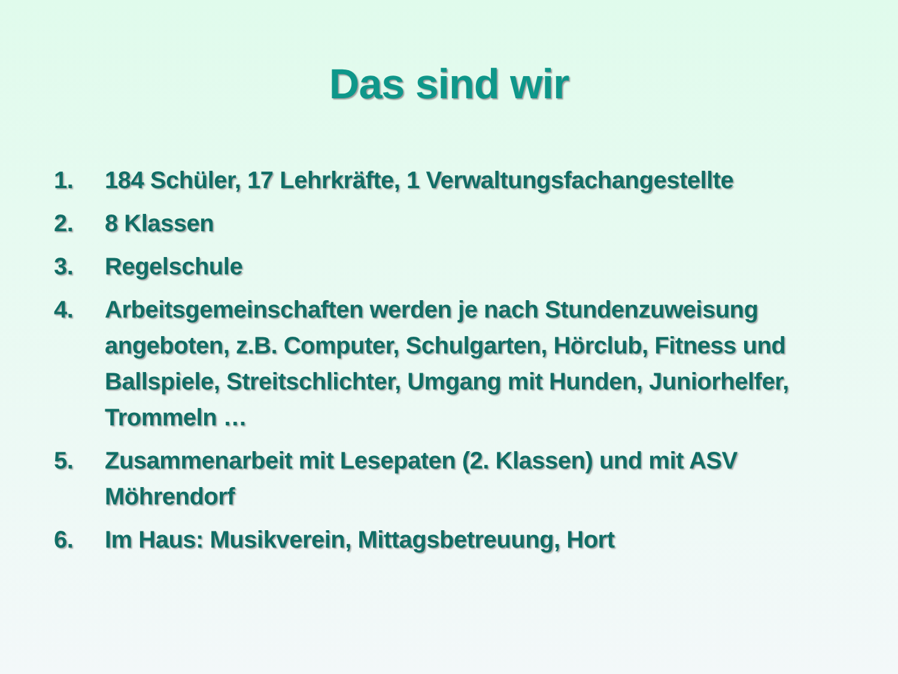Das sind wir
1. 184 Schüler, 17 Lehrkräfte, 1 Verwaltungsfachangestellte
2. 8 Klassen
3. Regelschule
4. Arbeitsgemeinschaften werden je nach Stundenzuweisung angeboten, z.B. Computer, Schulgarten, Hörclub, Fitness und Ballspiele, Streitschlichter, Umgang mit Hunden, Juniorhelfer, Trommeln …
5. Zusammenarbeit mit Lesepaten (2. Klassen) und mit ASV Möhrendorf
6. Im Haus: Musikverein, Mittagsbetreuung, Hort